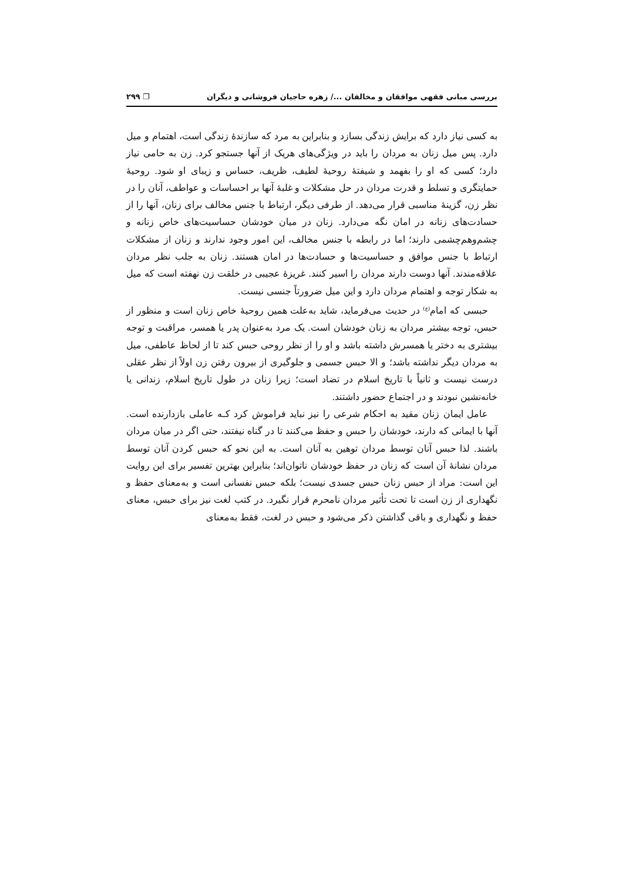بررسی مبانی فقهی موافقان و مخالفان .../ زهره حاجیان فروشانی و دیگران ❐ ۲۹۹
به کسی نیاز دارد که برایش زندگی بسازد و بنابراین به مرد که سازندهٔ زندگی است، اهتمام و میل دارد. پس میل زنان به مردان را باید در ویژگی‌های هریک از آنها جستجو کرد. زن به حامی نیاز دارد؛ کسی که او را بفهمد و شیفتهٔ روحیهٔ لطیف، ظریف، حساس و زیبای او شود. روحیهٔ حمایتگری و تسلط و قدرت مردان در حل مشکلات و غلبهٔ آنها بر احساسات و عواطف، آنان را در نظر زن، گزینهٔ مناسبی قرار می‌دهد. از طرفی دیگر، ارتباط با جنس مخالف برای زنان، آنها را از حسادت‌های زنانه در امان نگه می‌دارد. زنان در میان خودشان حساسیت‌های خاص زنانه و چشم‌وهم‌چشمی دارند؛ اما در رابطه با جنس مخالف، این امور وجود ندارند و زنان از مشکلات ارتباط با جنس موافق و حساسیت‌ها و حسادت‌ها در امان هستند. زنان به جلب نظر مردان علاقه‌مندند. آنها دوست دارند مردان را اسیر کنند. غریزهٔ عجیبی در خلقت زن نهفته است که میل به شکار توجه و اهتمام مردان دارد و این میل ضرورتاً جنسی نیست.
حبسی که امام<sup>(ع)</sup> در حدیث می‌فرماید، شاید به‌علت همین روحیهٔ خاص زنان است و منظور از حبس، توجه بیشتر مردان به زنان خودشان است. یک مرد به‌عنوان پدر یا همسر، مراقبت و توجه بیشتری به دختر یا همسرش داشته باشد و او را از نظر روحی حبس کند تا از لحاظ عاطفی، میل به مردان دیگر نداشته باشد؛ و الا حبس جسمی و جلوگیری از بیرون رفتن زن اولاً از نظر عقلی درست نیست و ثانیاً با تاریخ اسلام در تضاد است؛ زیرا زنان در طول تاریخ اسلام، زندانی یا خانه‌نشین نبودند و در اجتماع حضور داشتند.
عامل ایمان زنان مقید به احکام شرعی را نیز نباید فراموش کرد کـه عاملی بازدارنده است. آنها با ایمانی که دارند، خودشان را حبس و حفظ می‌کنند تا در گناه نیفتند، حتی اگر در میان مردان باشند. لذا حبس آنان توسط مردان توهین به آنان است. به این نحو که حبس کردن آنان توسط مردان نشانهٔ آن است که زنان در حفظ خودشان ناتوان‌اند؛ بنابراین بهترین تفسیر برای این روایت این است: مراد از حبس زنان حبس جسدی نیست؛ بلکه حبس نفسانی است و به‌معنای حفظ و نگهداری از زن است تا تحت تأثیر مردان نامحرم قرار نگیرد. در کتب لغت نیز برای حبس، معنای حفظ و نگهداری و باقی گذاشتن ذکر می‌شود و حبس در لغت، فقط به‌معنای